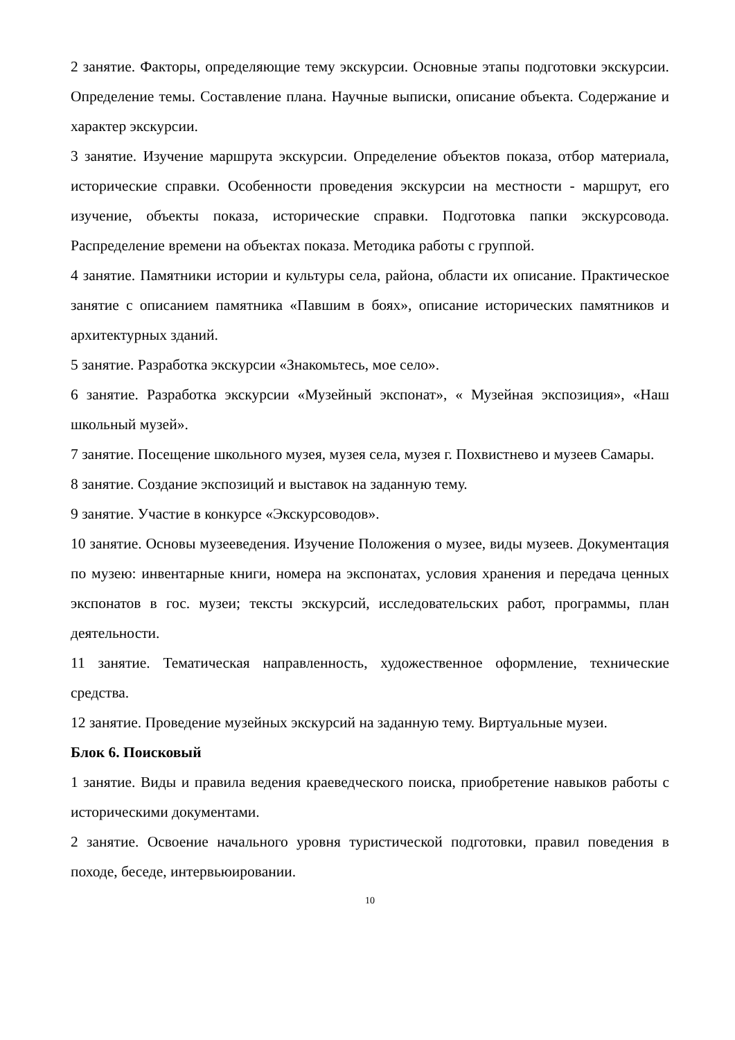2 занятие. Факторы, определяющие тему экскурсии. Основные этапы подготовки экскурсии. Определение темы. Составление плана. Научные выписки, описание объекта. Содержание и характер экскурсии.
3 занятие. Изучение маршрута экскурсии. Определение объектов показа, отбор материала, исторические справки. Особенности проведения экскурсии на местности - маршрут, его изучение, объекты показа, исторические справки. Подготовка папки экскурсовода. Распределение времени на объектах показа. Методика работы с группой.
4 занятие. Памятники истории и культуры села, района, области их описание. Практическое занятие с описанием памятника «Павшим в боях», описание исторических памятников и архитектурных зданий.
5 занятие. Разработка экскурсии «Знакомьтесь, мое село».
6 занятие. Разработка экскурсии «Музейный экспонат», « Музейная экспозиция», «Наш школьный музей».
7 занятие. Посещение школьного музея, музея села, музея г. Похвистнево и музеев Самары.
8 занятие. Создание экспозиций и выставок на заданную тему.
9 занятие. Участие в конкурсе «Экскурсоводов».
10 занятие. Основы музееведения. Изучение Положения о музее, виды музеев. Документация по музею: инвентарные книги, номера на экспонатах, условия хранения и передача ценных экспонатов в гос. музеи; тексты экскурсий, исследовательских работ, программы, план деятельности.
11 занятие. Тематическая направленность, художественное оформление, технические средства.
12 занятие. Проведение музейных экскурсий на заданную тему. Виртуальные музеи.
Блок 6. Поисковый
1 занятие. Виды и правила ведения краеведческого поиска, приобретение навыков работы с историческими документами.
2 занятие. Освоение начального уровня туристической подготовки, правил поведения в походе, беседе, интервьюировании.
10